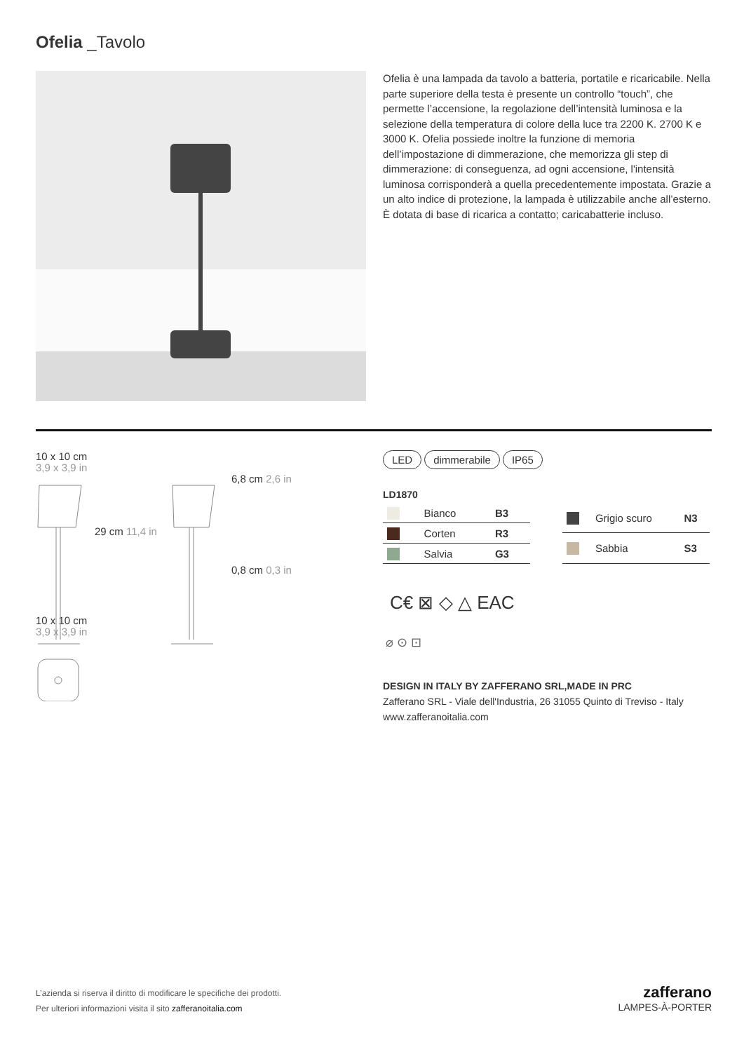Ofelia _Tavolo
Ofelia è una lampada da tavolo a batteria, portatile e ricaricabile. Nella parte superiore della testa è presente un controllo “touch”, che permette l’accensione, la regolazione dell’intensità luminosa e la selezione della temperatura di colore della luce tra 2200 K. 2700 K e 3000 K. Ofelia possiede inoltre la funzione di memoria dell’impostazione di dimmerazione, che memorizza gli step di dimmerazione: di conseguenza, ad ogni accensione, l'intensità luminosa corrisponderà a quella precedentemente impostata. Grazie a un alto indice di protezione, la lampada è utilizzabile anche all’esterno. È dotata di base di ricarica a contatto; caricabatterie incluso.
10 x 10 cm
3,9 x 3,9 in
29 cm 11,4 in
6,8 cm 2,6 in
0,8 cm 0,3 in
10 x 10 cm
3,9 x 3,9 in
LED dimmerabile IP65
LD1870
| | Bianco | B3 |
| | Corten | R3 |
| | Salvia | G3 |
| | Grigio scuro | N3 |
| | Sabbia | S3 |
C€ ⊠ ◇ △ EAC
⌀ ⊙ ⊡
DESIGN IN ITALY BY ZAFFERANO SRL,MADE IN PRC
Zafferano SRL - Viale dell'Industria, 26 31055 Quinto di Treviso - Italy www.zafferanoitalia.com
L’azienda si riserva il diritto di modificare le specifiche dei prodotti.
Per ulteriori informazioni visita il sito zafferanoitalia.com
zafferano
LAMPES-À-PORTER